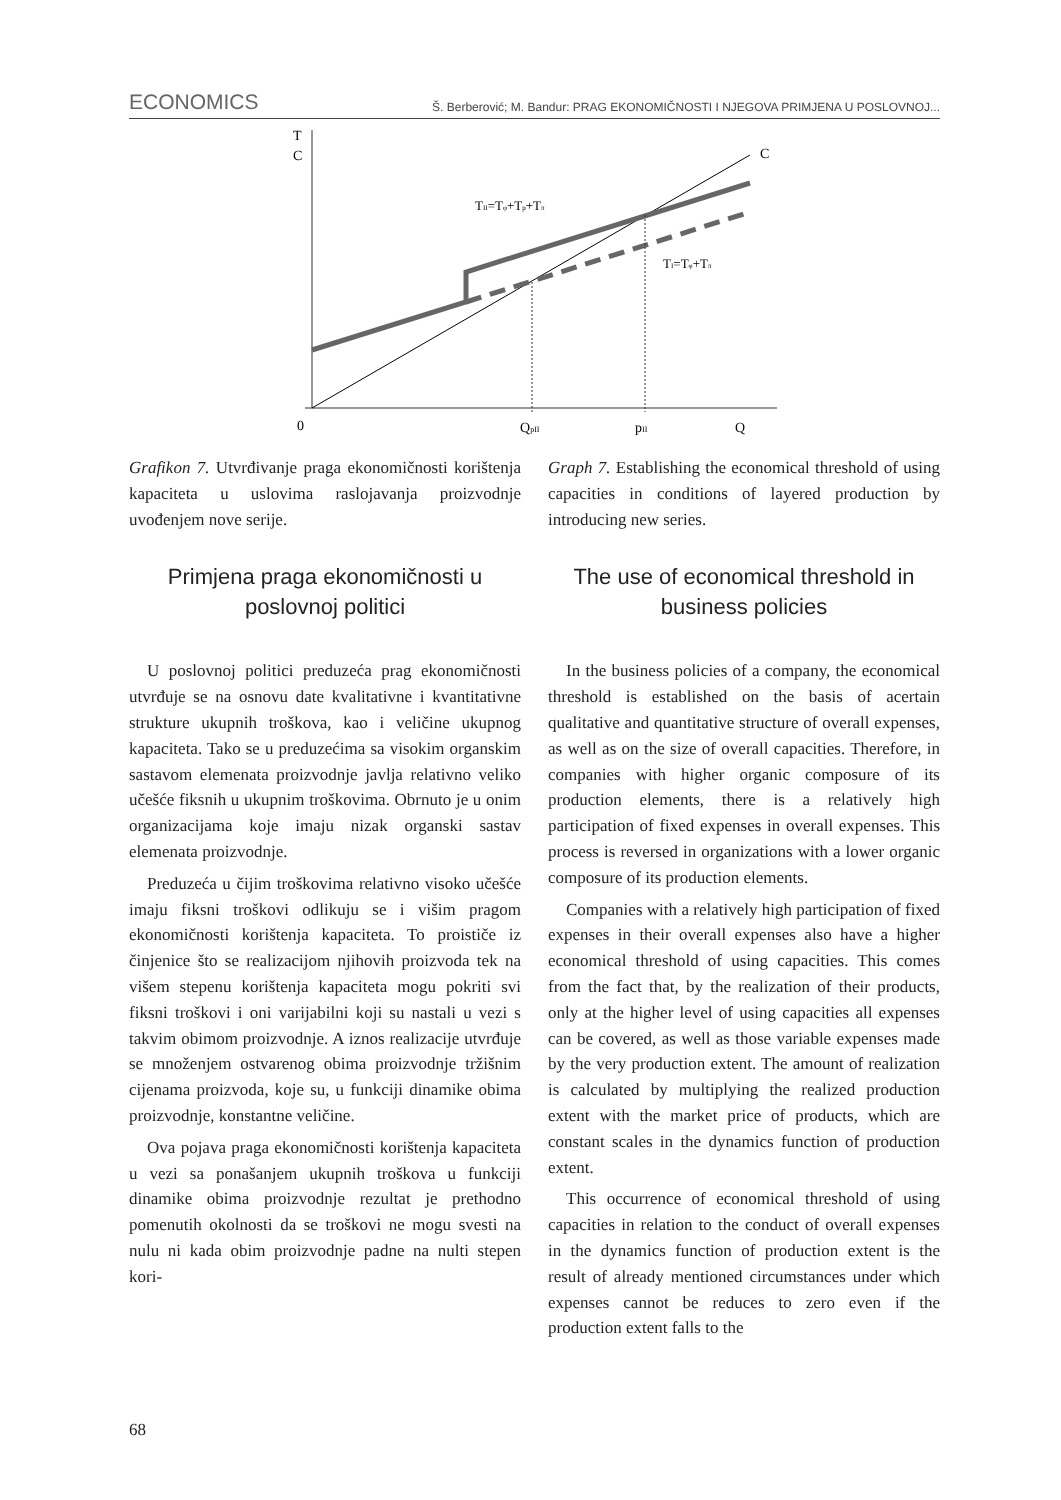ECONOMICS Š. Berberović; M. Bandur: PRAG EKONOMIČNOSTI I NJEGOVA PRIMJENA U POSLOVNOJ...
T
C
C
TII=Tφ+Tp+Tπ
TI=Tφ+Tπ
0
QpII
pII
Q
Grafikon 7. Utvrđivanje praga ekonomičnosti korištenja kapaciteta u uslovima raslojavanja proizvodnje uvođenjem nove serije.
Primjena praga ekonomičnosti u poslovnoj politici
U poslovnoj politici preduzeća prag ekonomičnosti utvrđuje se na osnovu date kvalitativne i kvantitativne strukture ukupnih troškova, kao i veličine ukupnog kapaciteta. Tako se u preduzećima sa visokim organskim sastavom elemenata proizvodnje javlja relativno veliko učešće fiksnih u ukupnim troškovima. Obrnuto je u onim organizacijama koje imaju nizak organski sastav elemenata proizvodnje.
Preduzeća u čijim troškovima relativno visoko učešće imaju fiksni troškovi odlikuju se i višim pragom ekonomičnosti korištenja kapaciteta. To proističe iz činjenice što se realizacijom njihovih proizvoda tek na višem stepenu korištenja kapaciteta mogu pokriti svi fiksni troškovi i oni varijabilni koji su nastali u vezi s takvim obimom proizvodnje. A iznos realizacije utvrđuje se množenjem ostvarenog obima proizvodnje tržišnim cijenama proizvoda, koje su, u funkciji dinamike obima proizvodnje, konstantne veličine.
Ova pojava praga ekonomičnosti korištenja kapaciteta u vezi sa ponašanjem ukupnih troškova u funkciji dinamike obima proizvodnje rezultat je prethodno pomenutih okolnosti da se troškovi ne mogu svesti na nulu ni kada obim proizvodnje padne na nulti stepen kori-
Graph 7. Establishing the economical threshold of using capacities in conditions of layered production by introducing new series.
The use of economical threshold in business policies
In the business policies of a company, the economical threshold is established on the basis of acertain qualitative and quantitative structure of overall expenses, as well as on the size of overall capacities. Therefore, in companies with higher organic composure of its production elements, there is a relatively high participation of fixed expenses in overall expenses. This process is reversed in organizations with a lower organic composure of its production elements.
Companies with a relatively high participation of fixed expenses in their overall expenses also have a higher economical threshold of using capacities. This comes from the fact that, by the realization of their products, only at the higher level of using capacities all expenses can be covered, as well as those variable expenses made by the very production extent. The amount of realization is calculated by multiplying the realized production extent with the market price of products, which are constant scales in the dynamics function of production extent.
This occurrence of economical threshold of using capacities in relation to the conduct of overall expenses in the dynamics function of production extent is the result of already mentioned circumstances under which expenses cannot be reduces to zero even if the production extent falls to the
68